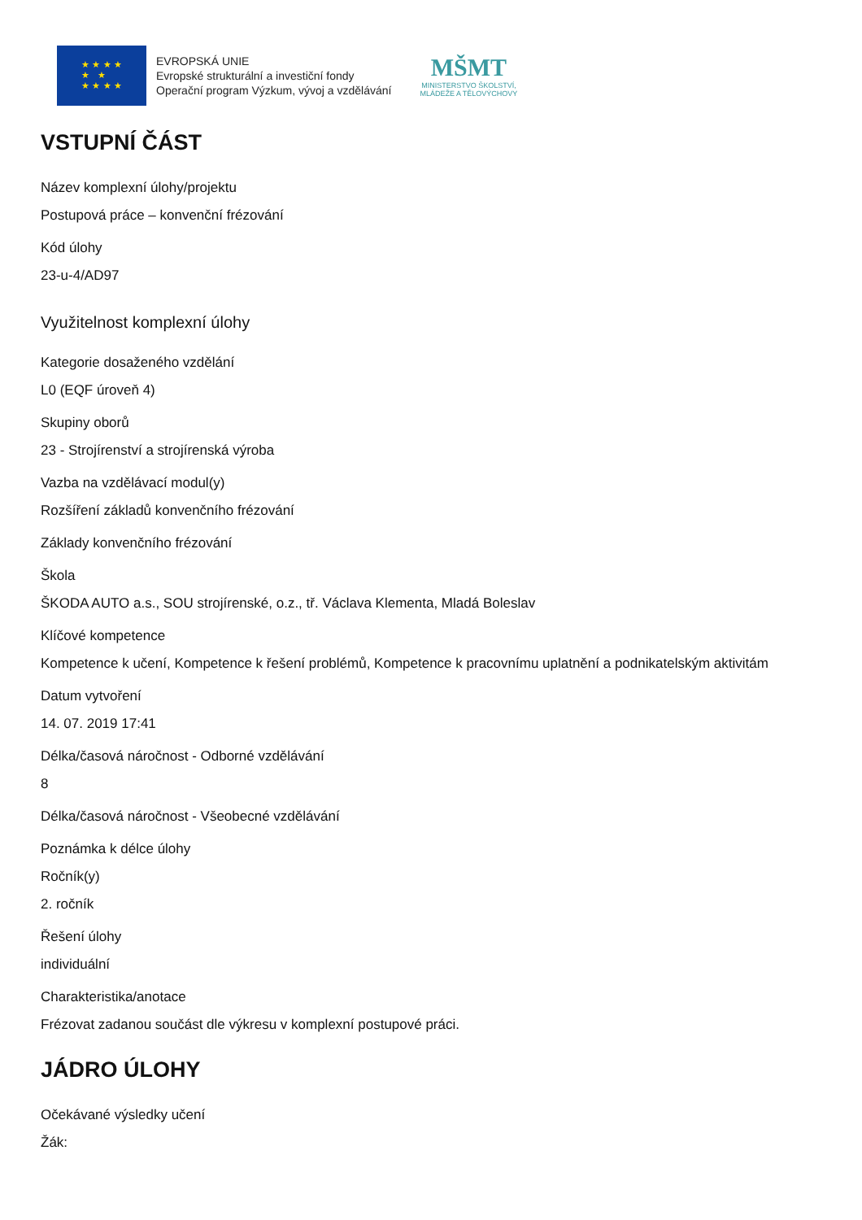★ ★ ★ ★
★ ★
★ ★ ★ ★
EVROPSKÁ UNIE
Evropské strukturální a investiční fondy
Operační program Výzkum, vývoj a vzdělávání
MŠMT
MINISTERSTVO ŠKOLSTVÍ,
MLÁDEŽE A TĚLOVÝCHOVY
VSTUPNÍ ČÁST
Název komplexní úlohy/projektu
Postupová práce – konvenční frézování
Kód úlohy
23-u-4/AD97
Využitelnost komplexní úlohy
Kategorie dosaženého vzdělání
L0 (EQF úroveň 4)
Skupiny oborů
23 - Strojírenství a strojírenská výroba
Vazba na vzdělávací modul(y)
Rozšíření základů konvenčního frézování
Základy konvenčního frézování
Škola
ŠKODA AUTO a.s., SOU strojírenské, o.z., tř. Václava Klementa, Mladá Boleslav
Klíčové kompetence
Kompetence k učení, Kompetence k řešení problémů, Kompetence k pracovnímu uplatnění a podnikatelským aktivitám
Datum vytvoření
14. 07. 2019 17:41
Délka/časová náročnost - Odborné vzdělávání
8
Délka/časová náročnost - Všeobecné vzdělávání
Poznámka k délce úlohy
Ročník(y)
2. ročník
Řešení úlohy
individuální
Charakteristika/anotace
Frézovat zadanou součást dle výkresu v komplexní postupové práci.
JÁDRO ÚLOHY
Očekávané výsledky učení
Žák: